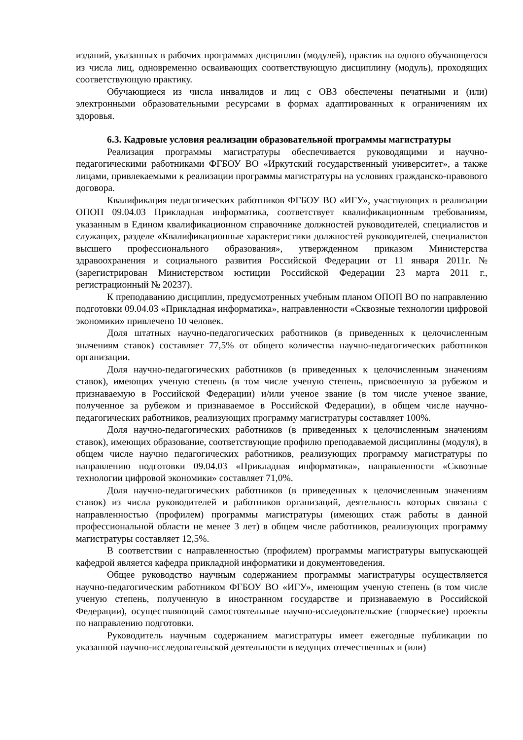изданий, указанных в рабочих программах дисциплин (модулей), практик на одного обучающегося из числа лиц, одновременно осваивающих соответствующую дисциплину (модуль), проходящих соответствующую практику.
Обучающиеся из числа инвалидов и лиц с ОВЗ обеспечены печатными и (или) электронными образовательными ресурсами в формах адаптированных к ограничениям их здоровья.
6.3. Кадровые условия реализации образовательной программы магистратуры
Реализация программы магистратуры обеспечивается руководящими и научно-педагогическими работниками ФГБОУ ВО «Иркутский государственный университет», а также лицами, привлекаемыми к реализации программы магистратуры на условиях гражданско-правового договора.
Квалификация педагогических работников ФГБОУ ВО «ИГУ», участвующих в реализации ОПОП 09.04.03 Прикладная информатика, соответствует квалификационным требованиям, указанным в Едином квалификационном справочнике должностей руководителей, специалистов и служащих, разделе «Квалификационные характеристики должностей руководителей, специалистов высшего профессионального образования», утвержденном приказом Министерства здравоохранения и социального развития Российской Федерации от 11 января 2011г. № (зарегистрирован Министерством юстиции Российской Федерации 23 марта 2011 г., регистрационный № 20237).
К преподаванию дисциплин, предусмотренных учебным планом ОПОП ВО по направлению подготовки 09.04.03 «Прикладная информатика», направленности «Сквозные технологии цифровой экономики» привлечено 10 человек.
Доля штатных научно-педагогических работников (в приведенных к целочисленным значениям ставок) составляет 77,5% от общего количества научно-педагогических работников организации.
Доля научно-педагогических работников (в приведенных к целочисленным значениям ставок), имеющих ученую степень (в том числе ученую степень, присвоенную за рубежом и признаваемую в Российской Федерации) и/или ученое звание (в том числе ученое звание, полученное за рубежом и признаваемое в Российской Федерации), в общем числе научно-педагогических работников, реализующих программу магистратуры составляет 100%.
Доля научно-педагогических работников (в приведенных к целочисленным значениям ставок), имеющих образование, соответствующие профилю преподаваемой дисциплины (модуля), в общем числе научно педагогических работников, реализующих программу магистратуры по направлению подготовки 09.04.03 «Прикладная информатика», направленности «Сквозные технологии цифровой экономики» составляет 71,0%.
Доля научно-педагогических работников (в приведенных к целочисленным значениям ставок) из числа руководителей и работников организаций, деятельность которых связана с направленностью (профилем) программы магистратуры (имеющих стаж работы в данной профессиональной области не менее 3 лет) в общем числе работников, реализующих программу магистратуры составляет 12,5%.
В соответствии с направленностью (профилем) программы магистратуры выпускающей кафедрой является кафедра прикладной информатики и документоведения.
Общее руководство научным содержанием программы магистратуры осуществляется научно-педагогическим работником ФГБОУ ВО «ИГУ», имеющим ученую степень (в том числе ученую степень, полученную в иностранном государстве и признаваемую в Российской Федерации), осуществляющий самостоятельные научно-исследовательские (творческие) проекты по направлению подготовки.
Руководитель научным содержанием магистратуры имеет ежегодные публикации по указанной научно-исследовательской деятельности в ведущих отечественных и (или)